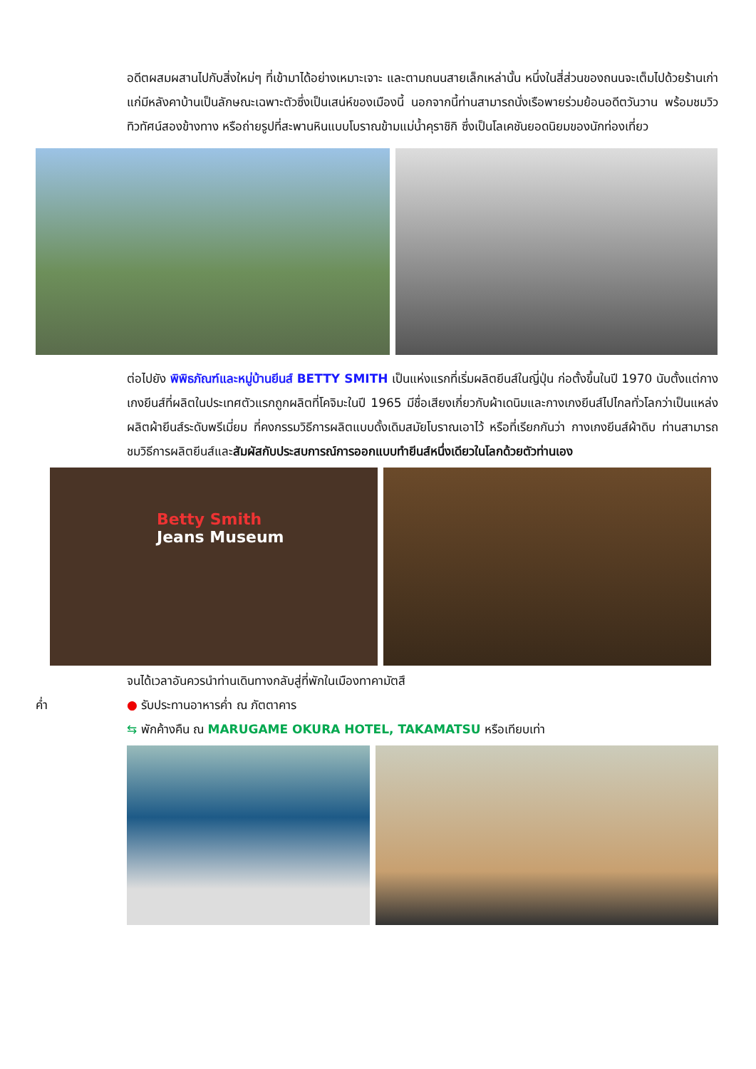อดีตผสมผสานไปกับสิ่งใหม่ๆ ที่เข้ามาได้อย่างเหมาะเจาะ และตามถนนสายเล็กเหล่านั้น หนึ่งในสี่ส่วนของถนนจะเต็มไปด้วยร้านเก่าแก่มีหลังคาบ้านเป็นลักษณะเฉพาะตัวซึ่งเป็นเสน่ห์ของเมืองนี้ นอกจากนี้ท่านสามารถนั่งเรือพายร่วมย้อนอดีตวันวาน พร้อมชมวิวทิวทัศน์สองข้างทาง หรือถ่ายรูปที่สะพานหินแบบโบราณข้ามแม่น้ำคุราชิกิ ซึ่งเป็นโลเคชันยอดนิยมของนักท่องเที่ยว
ต่อไปยัง พิพิธภัณฑ์และหมู่บ้านยีนส์ BETTY SMITH เป็นแห่งแรกที่เริ่มผลิตยีนส์ในญี่ปุ่น ก่อตั้งขึ้นในปี 1970 นับตั้งแต่กางเกงยีนส์ที่ผลิตในประเทศตัวแรกถูกผลิตที่โคจิมะในปี 1965 มีชื่อเสียงเกี่ยวกับผ้าเดนิมและกางเกงยีนส์ไปไกลทั่วโลกว่าเป็นแหล่งผลิตผ้ายีนส์ระดับพรีเมี่ยม ที่คงกรรมวิธีการผลิตแบบดั้งเดิมสมัยโบราณเอาไว้ หรือที่เรียกกันว่า กางเกงยีนส์ผ้าดิบ ท่านสามารถชมวิธีการผลิตยีนส์และสัมผัสกับประสบการณ์การออกแบบทำยีนส์หนึ่งเดียวในโลกด้วยตัวท่านเอง
Betty Smith
Jeans Museum
จนได้เวลาอันควรนำท่านเดินทางกลับสู่ที่พักในเมืองทาคามัตสึ
ค่ำ ● รับประทานอาหารค่ำ ณ ภัตตาคาร
⇆ พักค้างคืน ณ MARUGAME OKURA HOTEL, TAKAMATSU หรือเทียบเท่า